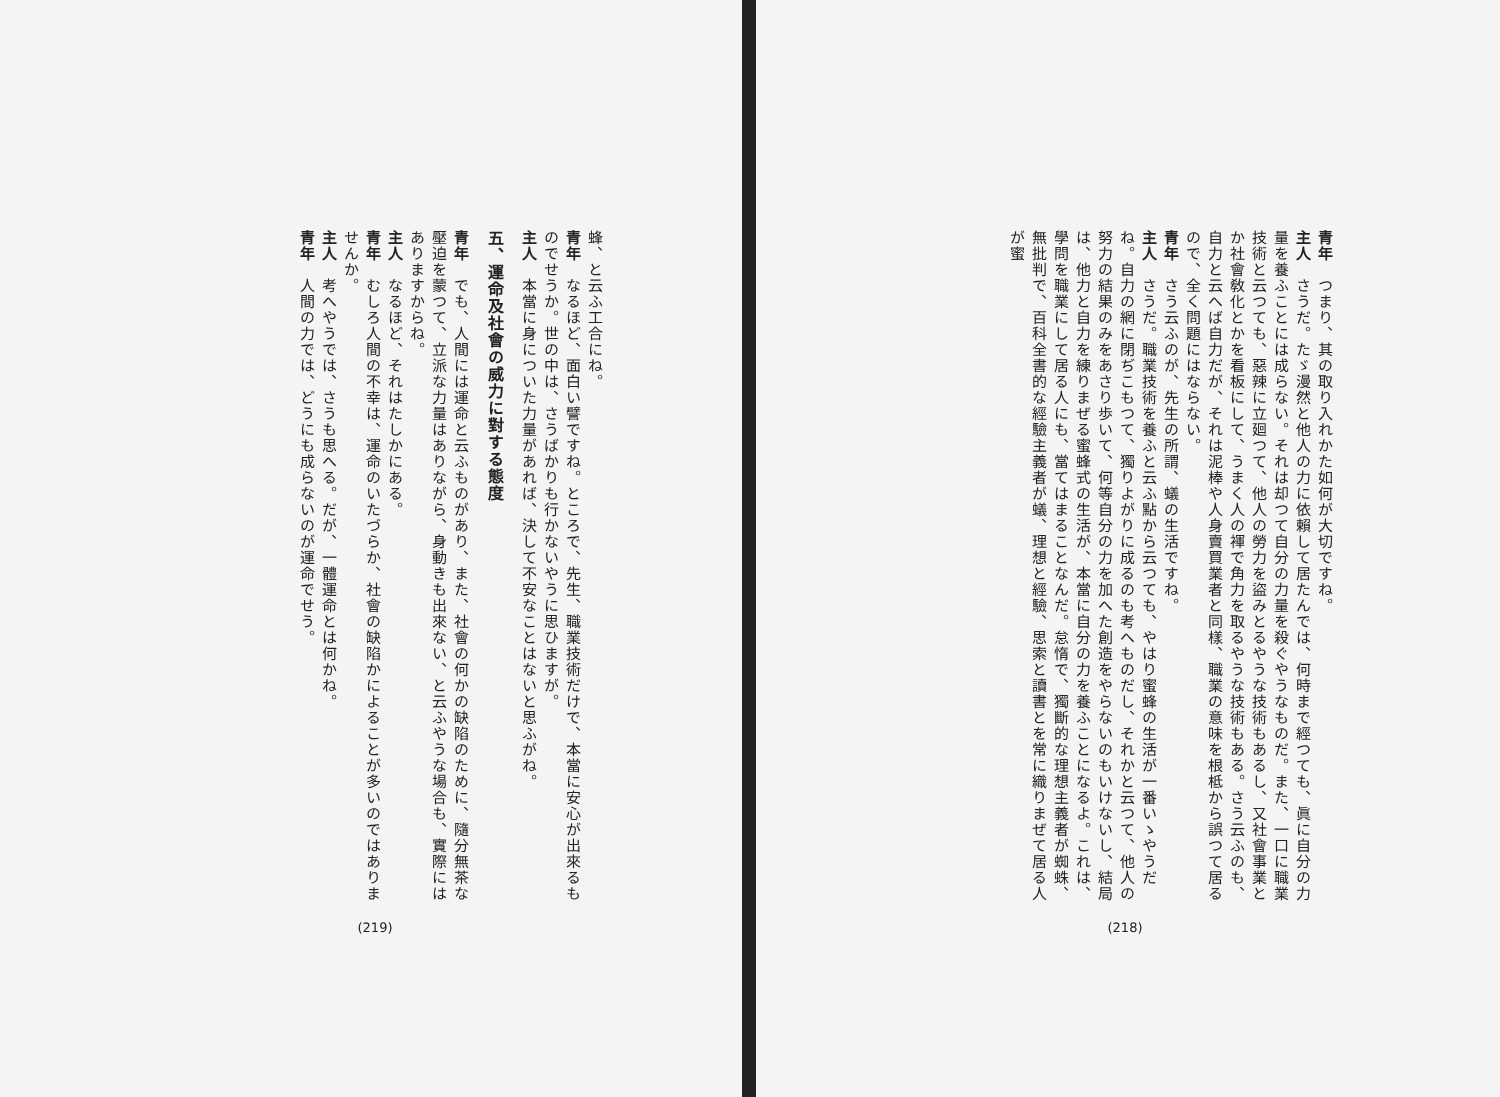青年　つまり、其の取り入れかた如何が大切ですね。
主人　さうだ。たゞ漫然と他人の力に依賴して居たんでは、何時まで經つても、眞に自分の力量を養ふことには成らない。それは却つて自分の力量を殺ぐやうなものだ。また、一口に職業技術と云つても、惡辣に立廻つて、他人の勞力を盜みとるやうな技術もあるし、又社會事業とか社會敎化とかを看板にして、うまく人の褌で角力を取るやうな技術もある。さう云ふのも、自力と云へば自力だが、それは泥棒や人身賣買業者と同樣、職業の意味を根柢から誤つて居るので、全く問題にはならない。
青年　さう云ふのが、先生の所謂、蟻の生活ですね。
主人　さうだ。職業技術を養ふと云ふ點から云つても、やはり蜜蜂の生活が一番いゝやうだね。自力の網に閉ぢこもつて、獨りよがりに成るのも考へものだし、それかと云つて、他人の努力の結果のみをあさり歩いて、何等自分の力を加へた創造をやらないのもいけないし、結局は、他力と自力を練りまぜる蜜蜂式の生活が、本當に自分の力を養ふことになるよ。これは、學問を職業にして居る人にも、當てはまることなんだ。怠惰で、獨斷的な理想主義者が蜘蛛、無批判で、百科全書的な經驗主義者が蟻、理想と經驗、思索と讀書とを常に織りまぜて居る人が蜜
(218)
蜂、と云ふ工合にね。
青年　なるほど、面白い譬ですね。ところで、先生、職業技術だけで、本當に安心が出來るものでせうか。世の中は、さうばかりも行かないやうに思ひますが。
主人　本當に身についた力量があれば、決して不安なことはないと思ふがね。
五、運命及社會の威力に對する態度
青年　でも、人間には運命と云ふものがあり、また、社會の何かの缺陷のために、隨分無茶な壓迫を蒙つて、立派な力量はありながら、身動きも出來ない、と云ふやうな場合も、實際にはありますからね。
主人　なるほど、それはたしかにある。
青年　むしろ人間の不幸は、運命のいたづらか、社會の缺陷かによることが多いのではありませんか。
主人　考へやうでは、さうも思へる。だが、一體運命とは何かね。
青年　人間の力では、どうにも成らないのが運命でせう。
(219)